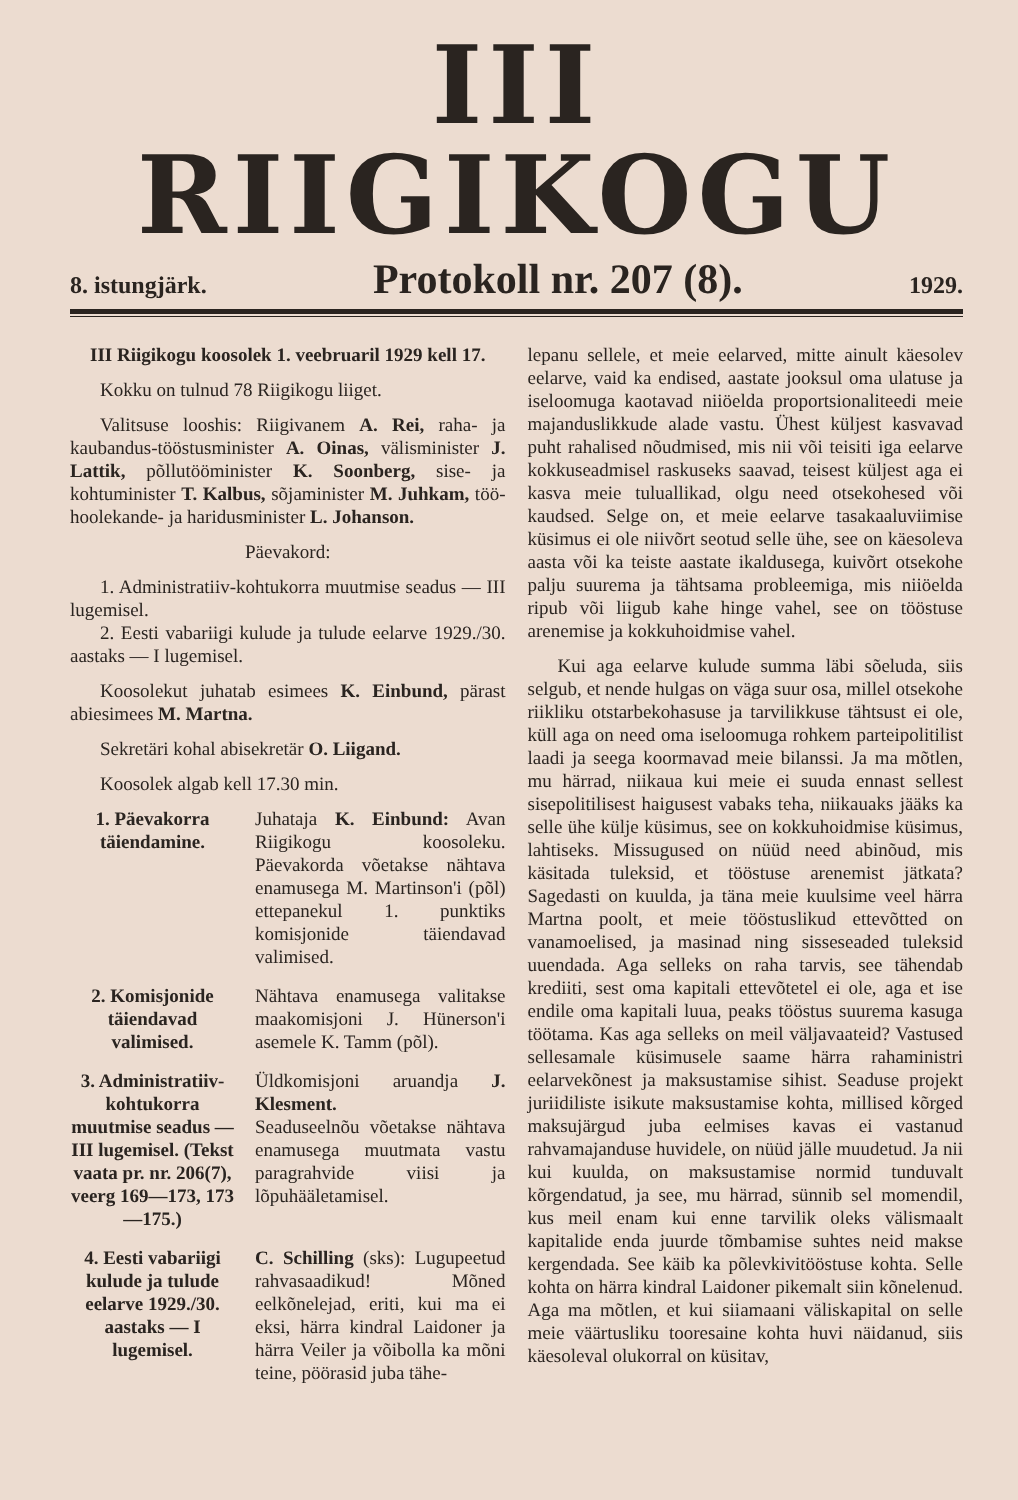III RIIGIKOGU
8. istungjärk. Protokoll nr. 207 (8). 1929.
III Riigikogu koosolek 1. veebruaril 1929 kell 17.
Kokku on tulnud 78 Riigikogu liiget.
Valitsuse looshis: Riigivanem A. Rei, raha- ja kaubandus-tööstusminister A. Oinas, välisminister J. Lattik, põllutööminister K. Soonberg, sise- ja kohtuminister T. Kalbus, sõjaminister M. Juhkam, töö-hoolekande- ja haridusminister L. Johanson.
Päevakord:
1. Administratiiv-kohtukorra muutmise seadus — III lugemisel.
2. Eesti vabariigi kulude ja tulude eelarve 1929./30. aastaks — I lugemisel.
Koosolekut juhatab esimees K. Einbund, pärast abiesimees M. Martna.
Sekretäri kohal abisekretär O. Liigand.
Koosolek algab kell 17.30 min.
1. Päevakorra täiendamine.
Juhataja K. Einbund: Avan Riigikogu koosoleku. Päevakorda võetakse nähtava enamusega M. Martinson'i (põl) ettepanekul 1. punktiks komisjonide täiendavad valimised.
2. Komisjonide täiendavad valimised.
Nähtava enamusega valitakse maakomisjoni J. Hünerson'i asemele K. Tamm (põl).
3. Administratiiv-kohtukorra muutmise seadus — III lugemisel. (Tekst vaata pr. nr. 206(7), veerg 169—173, 173—175.)
Üldkomisjoni aruandja J. Klesment.
Seaduseelnõu võetakse nähtava enamusega muutmata vastu paragrahvide viisi ja lõpuhääletamisel.
4. Eesti vabariigi kulude ja tulude eelarve 1929./30. aastaks — I lugemisel.
C. Schilling (sks): Lugupeetud rahvasaadikud! Mõned eelkõnelejad, eriti, kui ma ei eksi, härra kindral Laidoner ja härra Veiler ja võibolla ka mõni teine, pöörasid juba tähe-
lepanu sellele, et meie eelarved, mitte ainult käesolev eelarve, vaid ka endised, aastate jooksul oma ulatuse ja iseloomuga kaotavad niiöelda proportsionaliteedi meie majanduslikkude alade vastu. Ühest küljest kasvavad puht rahalised nõudmised, mis nii või teisiti iga eelarve kokkuseadmisel raskuseks saavad, teisest küljest aga ei kasva meie tuluallikad, olgu need otsekohesed või kaudsed. Selge on, et meie eelarve tasakaaluviimise küsimus ei ole niivõrt seotud selle ühe, see on käesoleva aasta või ka teiste aastate ikaldusega, kuivõrt otsekohe palju suurema ja tähtsama probleemiga, mis niiöelda ripub või liigub kahe hinge vahel, see on tööstuse arenemise ja kokkuhoidmise vahel.
Kui aga eelarve kulude summa läbi sõeluda, siis selgub, et nende hulgas on väga suur osa, millel otsekohe riikliku otstarbekohasuse ja tarvilikkuse tähtsust ei ole, küll aga on need oma iseloomuga rohkem parteipolitilist laadi ja seega koormavad meie bilanssi. Ja ma mõtlen, mu härrad, niikaua kui meie ei suuda ennast sellest sisepolitilisest haigusest vabaks teha, niikauaks jääks ka selle ühe külje küsimus, see on kokkuhoidmise küsimus, lahtiseks. Missugused on nüüd need abinõud, mis käsitada tuleksid, et tööstuse arenemist jätkata? Sagedasti on kuulda, ja täna meie kuulsime veel härra Martna poolt, et meie tööstuslikud ettevõtted on vanamoelised, ja masinad ning sisseseaded tuleksid uuendada. Aga selleks on raha tarvis, see tähendab krediiti, sest oma kapitali ettevõtetel ei ole, aga et ise endile oma kapitali luua, peaks tööstus suurema kasuga töötama. Kas aga selleks on meil väljavaateid? Vastused sellesamale küsimusele saame härra rahaministri eelarvekõnest ja maksustamise sihist. Seaduse projekt juriidiliste isikute maksustamise kohta, millised kõrged maksujärgud juba eelmises kavas ei vastanud rahvamajanduse huvidele, on nüüd jälle muudetud. Ja nii kui kuulda, on maksustamise normid tunduvalt kõrgendatud, ja see, mu härrad, sünnib sel momendil, kus meil enam kui enne tarvilik oleks välismaalt kapitalide enda juurde tõmbamise suhtes neid makse kergendada. See käib ka põlevkivitööstuse kohta. Selle kohta on härra kindral Laidoner pikemalt siin kõnelenud. Aga ma mõtlen, et kui siiamaani väliskapital on selle meie väärtusliku tooresaine kohta huvi näidanud, siis käesoleval olukorral on küsitav,